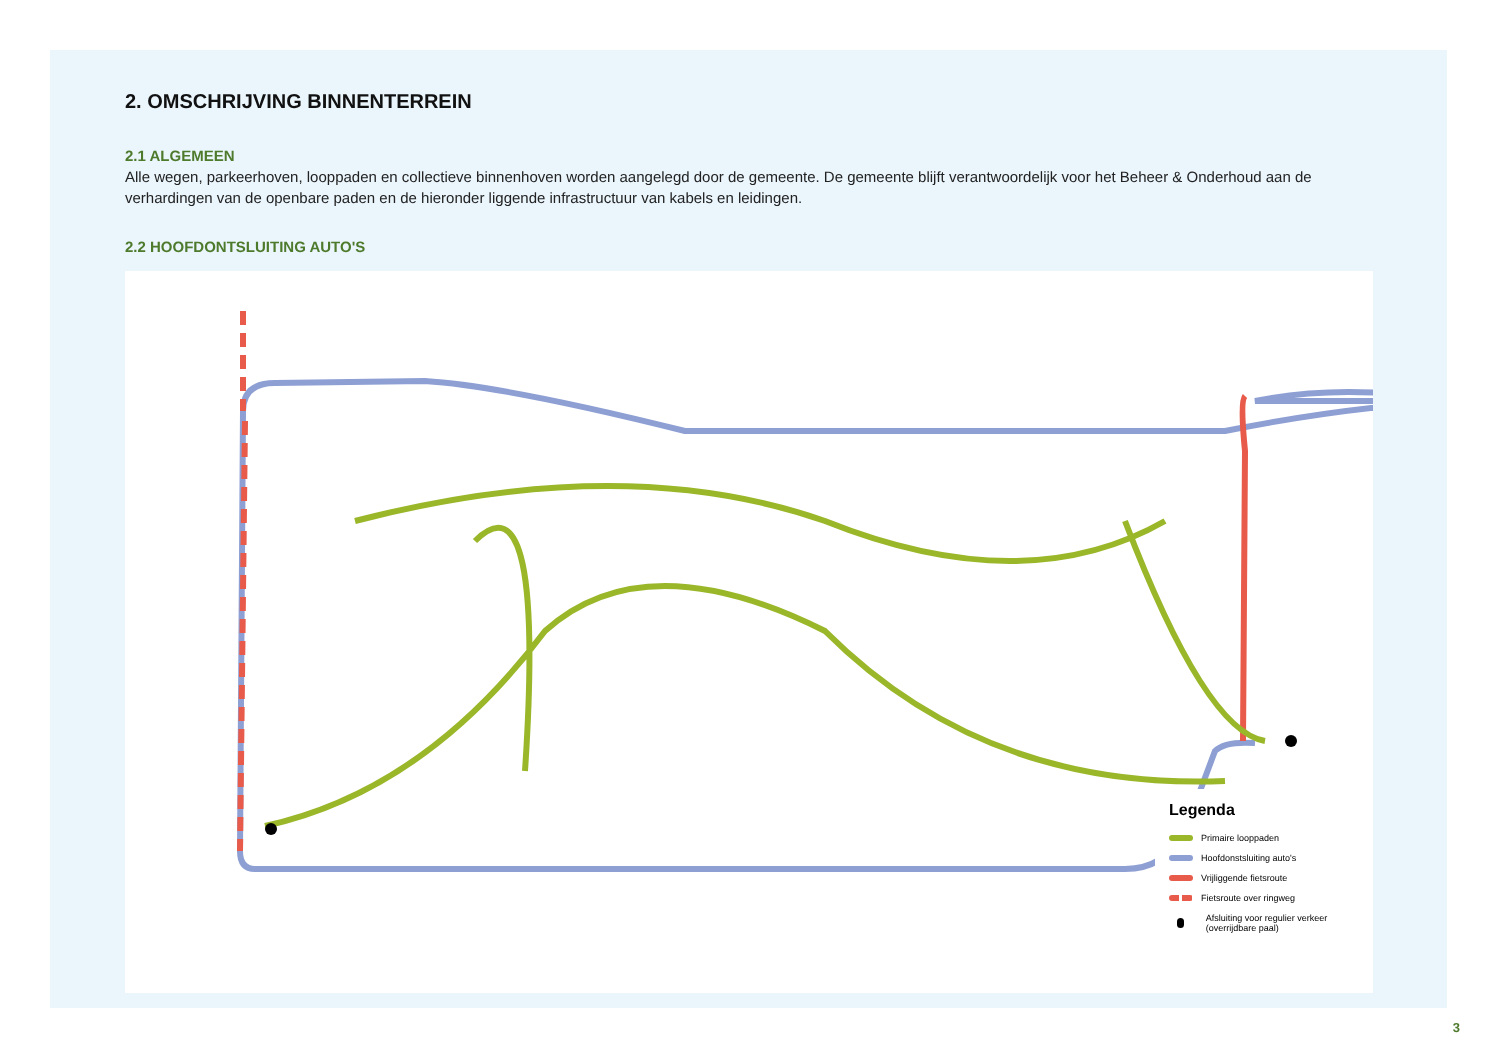2. OMSCHRIJVING BINNENTERREIN
2.1 ALGEMEEN
Alle wegen, parkeerhoven, looppaden en collectieve binnenhoven worden aangelegd door de gemeente. De gemeente blijft verantwoordelijk voor het Beheer & Onderhoud aan de verhardingen van de openbare paden en de hieronder liggende infrastructuur van kabels en leidingen.
2.2 HOOFDONTSLUITING AUTO'S
Legenda
Primaire looppaden
Hoofdonstsluiting auto's
Vrijliggende fietsroute
Fietsroute over ringweg
Afsluiting voor regulier verkeer (overrijdbare paal)
3